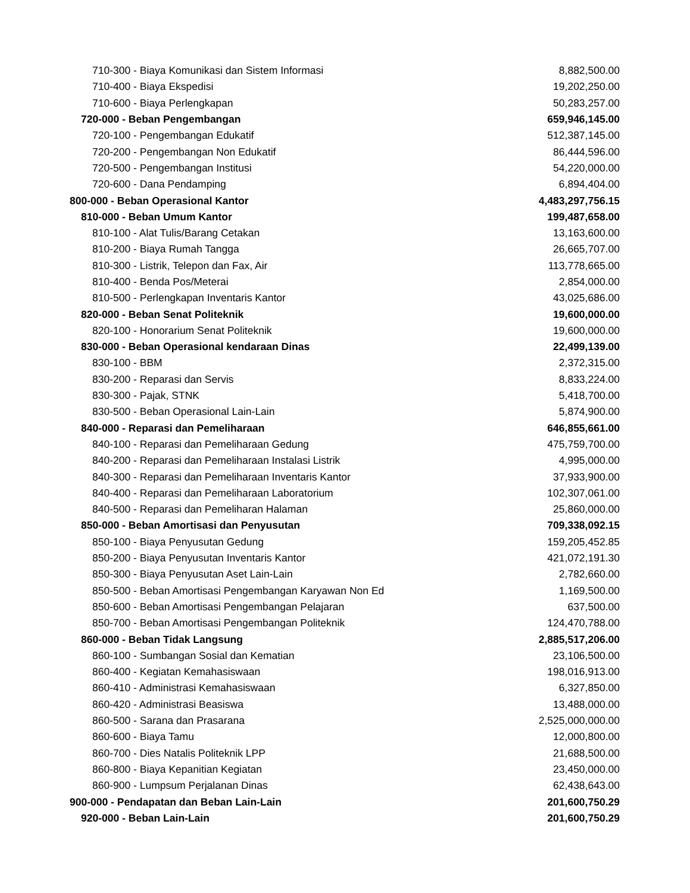| 710-300 - Biaya Komunikasi dan Sistem Informasi | 8,882,500.00 |
| 710-400 - Biaya Ekspedisi | 19,202,250.00 |
| 710-600 - Biaya Perlengkapan | 50,283,257.00 |
| 720-000 - Beban Pengembangan | 659,946,145.00 |
| 720-100 - Pengembangan Edukatif | 512,387,145.00 |
| 720-200 - Pengembangan Non Edukatif | 86,444,596.00 |
| 720-500 - Pengembangan Institusi | 54,220,000.00 |
| 720-600 - Dana Pendamping | 6,894,404.00 |
| 800-000 - Beban Operasional Kantor | 4,483,297,756.15 |
| 810-000 - Beban Umum Kantor | 199,487,658.00 |
| 810-100 - Alat Tulis/Barang Cetakan | 13,163,600.00 |
| 810-200 - Biaya Rumah Tangga | 26,665,707.00 |
| 810-300 - Listrik, Telepon dan Fax, Air | 113,778,665.00 |
| 810-400 - Benda Pos/Meterai | 2,854,000.00 |
| 810-500 - Perlengkapan Inventaris Kantor | 43,025,686.00 |
| 820-000 - Beban Senat Politeknik | 19,600,000.00 |
| 820-100 - Honorarium Senat Politeknik | 19,600,000.00 |
| 830-000 - Beban Operasional kendaraan Dinas | 22,499,139.00 |
| 830-100 - BBM | 2,372,315.00 |
| 830-200 - Reparasi dan Servis | 8,833,224.00 |
| 830-300 - Pajak, STNK | 5,418,700.00 |
| 830-500 - Beban Operasional Lain-Lain | 5,874,900.00 |
| 840-000 - Reparasi dan Pemeliharaan | 646,855,661.00 |
| 840-100 - Reparasi dan Pemeliharaan Gedung | 475,759,700.00 |
| 840-200 - Reparasi dan Pemeliharaan Instalasi Listrik | 4,995,000.00 |
| 840-300 - Reparasi dan Pemeliharaan Inventaris Kantor | 37,933,900.00 |
| 840-400 - Reparasi dan Pemeliharaan Laboratorium | 102,307,061.00 |
| 840-500 - Reparasi dan Pemeliharan Halaman | 25,860,000.00 |
| 850-000 - Beban Amortisasi dan Penyusutan | 709,338,092.15 |
| 850-100 - Biaya Penyusutan Gedung | 159,205,452.85 |
| 850-200 - Biaya Penyusutan Inventaris Kantor | 421,072,191.30 |
| 850-300 - Biaya Penyusutan Aset Lain-Lain | 2,782,660.00 |
| 850-500 - Beban Amortisasi Pengembangan Karyawan Non Ed | 1,169,500.00 |
| 850-600 - Beban Amortisasi Pengembangan Pelajaran | 637,500.00 |
| 850-700 - Beban Amortisasi Pengembangan Politeknik | 124,470,788.00 |
| 860-000 - Beban Tidak Langsung | 2,885,517,206.00 |
| 860-100 - Sumbangan Sosial dan Kematian | 23,106,500.00 |
| 860-400 - Kegiatan Kemahasiswaan | 198,016,913.00 |
| 860-410 - Administrasi Kemahasiswaan | 6,327,850.00 |
| 860-420 - Administrasi Beasiswa | 13,488,000.00 |
| 860-500 - Sarana dan Prasarana | 2,525,000,000.00 |
| 860-600 - Biaya Tamu | 12,000,800.00 |
| 860-700 - Dies Natalis Politeknik LPP | 21,688,500.00 |
| 860-800 - Biaya Kepanitian Kegiatan | 23,450,000.00 |
| 860-900 - Lumpsum Perjalanan Dinas | 62,438,643.00 |
| 900-000 - Pendapatan dan Beban Lain-Lain | 201,600,750.29 |
| 920-000 - Beban Lain-Lain | 201,600,750.29 |